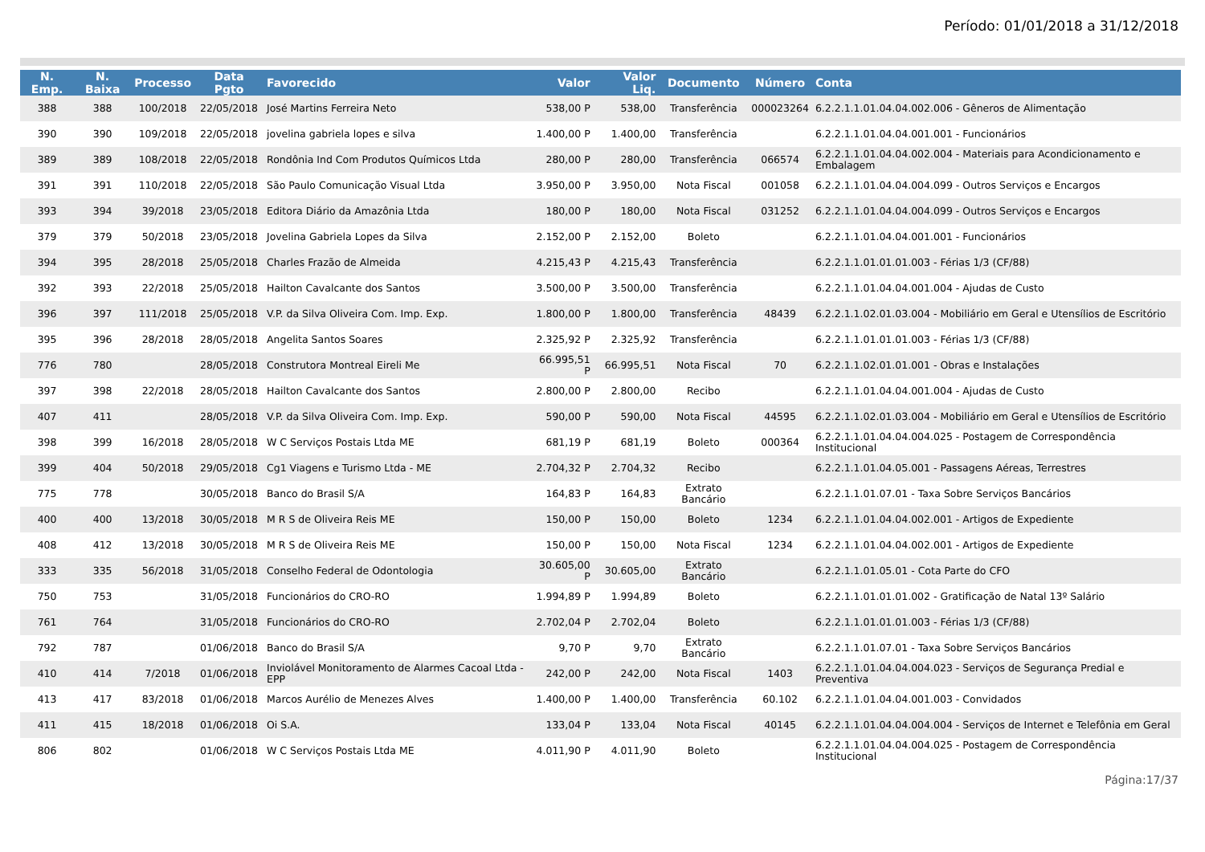Período: 01/01/2018 a 31/12/2018
| N. Emp. | N. Baixa | Processo | Data Pgto | Favorecido | Valor | Valor Liq. | Documento | Número | Conta |
| --- | --- | --- | --- | --- | --- | --- | --- | --- | --- |
| 388 | 388 | 100/2018 | 22/05/2018 | José Martins Ferreira Neto | 538,00 P | 538,00 | Transferência | 000023264 | 6.2.2.1.1.01.04.04.002.006 - Gêneros de Alimentação |
| 390 | 390 | 109/2018 | 22/05/2018 | jovelina gabriela lopes e silva | 1.400,00 P | 1.400,00 | Transferência | | 6.2.2.1.1.01.04.04.001.001 - Funcionários |
| 389 | 389 | 108/2018 | 22/05/2018 | Rondônia Ind Com Produtos Químicos Ltda | 280,00 P | 280,00 | Transferência | 066574 | 6.2.2.1.1.01.04.04.002.004 - Materiais para Acondicionamento e Embalagem |
| 391 | 391 | 110/2018 | 22/05/2018 | São Paulo Comunicação Visual Ltda | 3.950,00 P | 3.950,00 | Nota Fiscal | 001058 | 6.2.2.1.1.01.04.04.004.099 - Outros Serviços e Encargos |
| 393 | 394 | 39/2018 | 23/05/2018 | Editora Diário da Amazônia Ltda | 180,00 P | 180,00 | Nota Fiscal | 031252 | 6.2.2.1.1.01.04.04.004.099 - Outros Serviços e Encargos |
| 379 | 379 | 50/2018 | 23/05/2018 | Jovelina Gabriela Lopes da Silva | 2.152,00 P | 2.152,00 | Boleto | | 6.2.2.1.1.01.04.04.001.001 - Funcionários |
| 394 | 395 | 28/2018 | 25/05/2018 | Charles Frazão de Almeida | 4.215,43 P | 4.215,43 | Transferência | | 6.2.2.1.1.01.01.01.003 - Férias 1/3 (CF/88) |
| 392 | 393 | 22/2018 | 25/05/2018 | Hailton Cavalcante dos Santos | 3.500,00 P | 3.500,00 | Transferência | | 6.2.2.1.1.01.04.04.001.004 - Ajudas de Custo |
| 396 | 397 | 111/2018 | 25/05/2018 | V.P. da Silva Oliveira Com. Imp. Exp. | 1.800,00 P | 1.800,00 | Transferência | 48439 | 6.2.2.1.1.02.01.03.004 - Mobiliário em Geral e Utensílios de Escritório |
| 395 | 396 | 28/2018 | 28/05/2018 | Angelita Santos Soares | 2.325,92 P | 2.325,92 | Transferência | | 6.2.2.1.1.01.01.01.003 - Férias 1/3 (CF/88) |
| 776 | 780 | | 28/05/2018 | Construtora Montreal Eireli Me | 66.995,51 P | 66.995,51 | Nota Fiscal | 70 | 6.2.2.1.1.02.01.01.001 - Obras e Instalações |
| 397 | 398 | 22/2018 | 28/05/2018 | Hailton Cavalcante dos Santos | 2.800,00 P | 2.800,00 | Recibo | | 6.2.2.1.1.01.04.04.001.004 - Ajudas de Custo |
| 407 | 411 | | 28/05/2018 | V.P. da Silva Oliveira Com. Imp. Exp. | 590,00 P | 590,00 | Nota Fiscal | 44595 | 6.2.2.1.1.02.01.03.004 - Mobiliário em Geral e Utensílios de Escritório |
| 398 | 399 | 16/2018 | 28/05/2018 | W C Serviços Postais Ltda ME | 681,19 P | 681,19 | Boleto | 000364 | 6.2.2.1.1.01.04.04.004.025 - Postagem de Correspondência Institucional |
| 399 | 404 | 50/2018 | 29/05/2018 | Cg1 Viagens e Turismo Ltda - ME | 2.704,32 P | 2.704,32 | Recibo | | 6.2.2.1.1.01.04.05.001 - Passagens Aéreas, Terrestres |
| 775 | 778 | | 30/05/2018 | Banco do Brasil S/A | 164,83 P | 164,83 | Extrato Bancário | | 6.2.2.1.1.01.07.01 - Taxa Sobre Serviços Bancários |
| 400 | 400 | 13/2018 | 30/05/2018 | M R S de Oliveira Reis ME | 150,00 P | 150,00 | Boleto | 1234 | 6.2.2.1.1.01.04.04.002.001 - Artigos de Expediente |
| 408 | 412 | 13/2018 | 30/05/2018 | M R S de Oliveira Reis ME | 150,00 P | 150,00 | Nota Fiscal | 1234 | 6.2.2.1.1.01.04.04.002.001 - Artigos de Expediente |
| 333 | 335 | 56/2018 | 31/05/2018 | Conselho Federal de Odontologia | 30.605,00 P | 30.605,00 | Extrato Bancário | | 6.2.2.1.1.01.05.01 - Cota Parte do CFO |
| 750 | 753 | | 31/05/2018 | Funcionários do CRO-RO | 1.994,89 P | 1.994,89 | Boleto | | 6.2.2.1.1.01.01.01.002 - Gratificação de Natal 13º Salário |
| 761 | 764 | | 31/05/2018 | Funcionários do CRO-RO | 2.702,04 P | 2.702,04 | Boleto | | 6.2.2.1.1.01.01.01.003 - Férias 1/3 (CF/88) |
| 792 | 787 | | 01/06/2018 | Banco do Brasil S/A | 9,70 P | 9,70 | Extrato Bancário | | 6.2.2.1.1.01.07.01 - Taxa Sobre Serviços Bancários |
| 410 | 414 | 7/2018 | 01/06/2018 | Inviolável Monitoramento de Alarmes Cacoal Ltda - EPP | 242,00 P | 242,00 | Nota Fiscal | 1403 | 6.2.2.1.1.01.04.04.004.023 - Serviços de Segurança Predial e Preventiva |
| 413 | 417 | 83/2018 | 01/06/2018 | Marcos Aurélio de Menezes Alves | 1.400,00 P | 1.400,00 | Transferência | 60.102 | 6.2.2.1.1.01.04.04.001.003 - Convidados |
| 411 | 415 | 18/2018 | 01/06/2018 | Oi S.A. | 133,04 P | 133,04 | Nota Fiscal | 40145 | 6.2.2.1.1.01.04.04.004.004 - Serviços de Internet e Telefônia em Geral |
| 806 | 802 | | 01/06/2018 | W C Serviços Postais Ltda ME | 4.011,90 P | 4.011,90 | Boleto | | 6.2.2.1.1.01.04.04.004.025 - Postagem de Correspondência Institucional |
Página:17/37